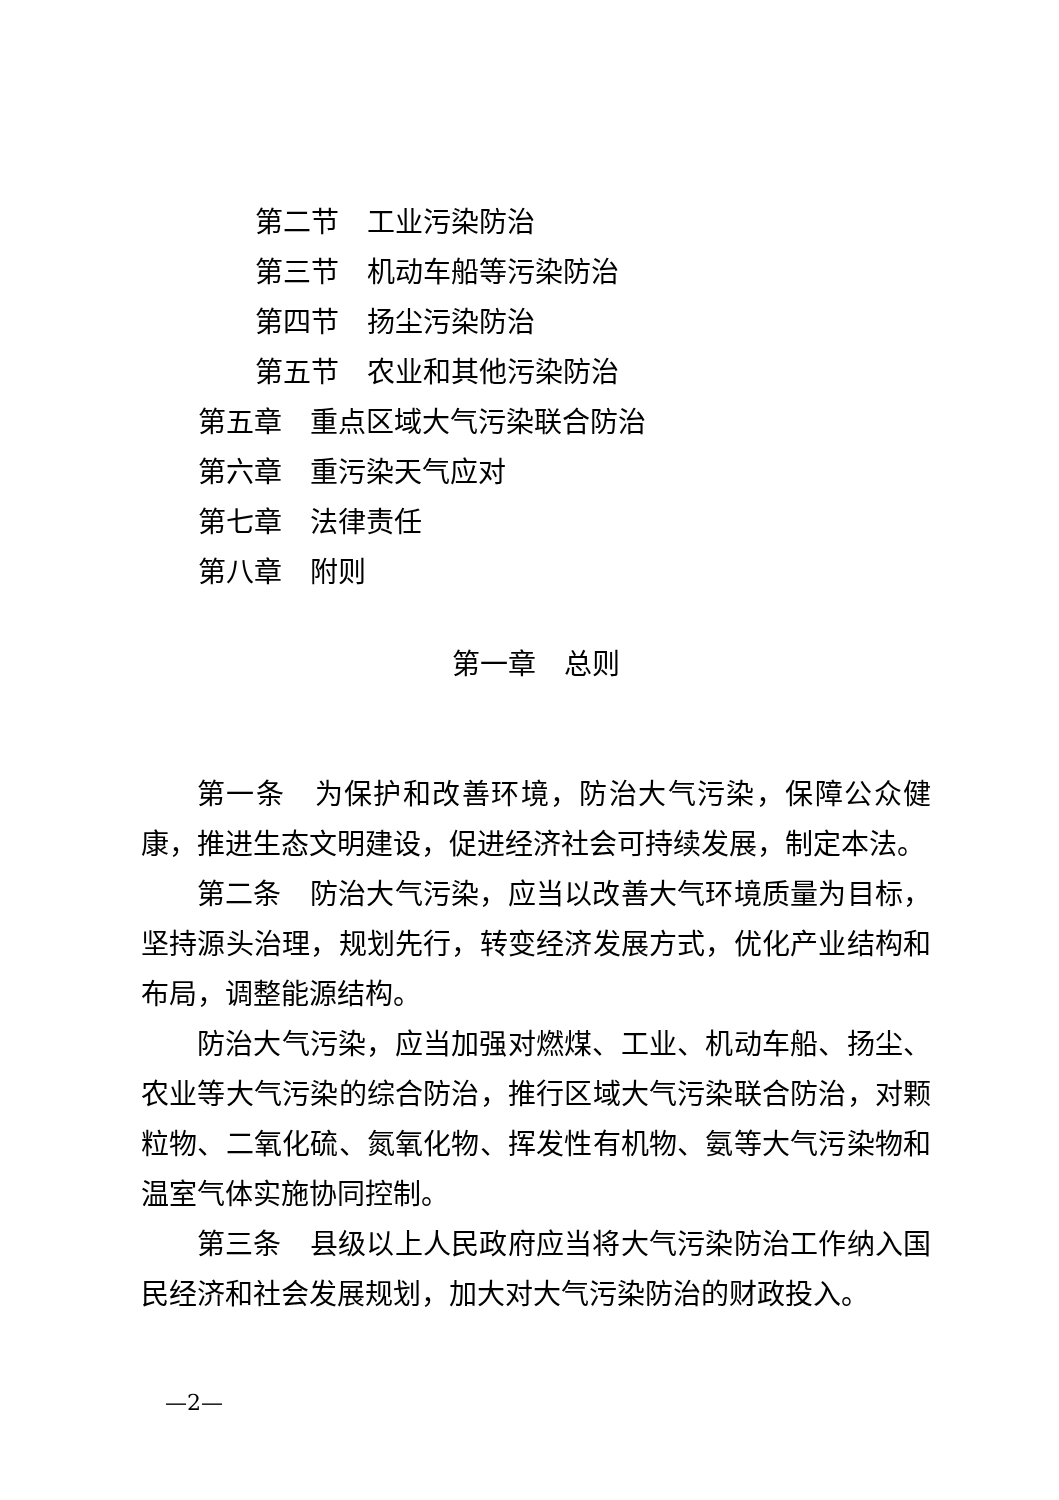第二节　工业污染防治
第三节　机动车船等污染防治
第四节　扬尘污染防治
第五节　农业和其他污染防治
第五章　重点区域大气污染联合防治
第六章　重污染天气应对
第七章　法律责任
第八章　附则
第一章　总则
第一条　为保护和改善环境，防治大气污染，保障公众健康，推进生态文明建设，促进经济社会可持续发展，制定本法。
第二条　防治大气污染，应当以改善大气环境质量为目标，坚持源头治理，规划先行，转变经济发展方式，优化产业结构和布局，调整能源结构。
防治大气污染，应当加强对燃煤、工业、机动车船、扬尘、农业等大气污染的综合防治，推行区域大气污染联合防治，对颗粒物、二氧化硫、氮氧化物、挥发性有机物、氨等大气污染物和温室气体实施协同控制。
第三条　县级以上人民政府应当将大气污染防治工作纳入国民经济和社会发展规划，加大对大气污染防治的财政投入。
—2—